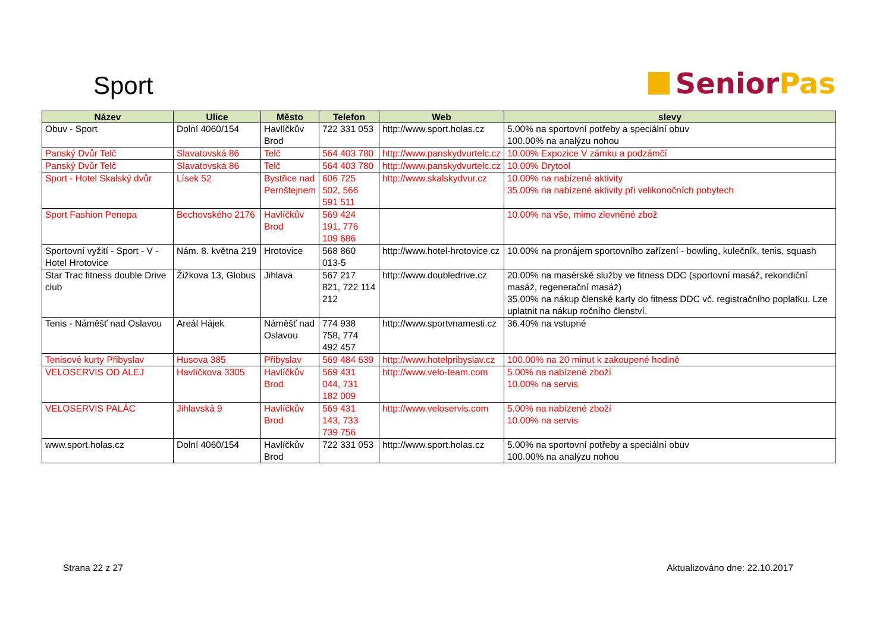Sport
Senior Pas
| Název | Ulice | Město | Telefon | Web | slevy |
| --- | --- | --- | --- | --- | --- |
| Obuv - Sport | Dolní 4060/154 | Havlíčkův Brod | 722 331 053 | http://www.sport.holas.cz | 5.00% na sportovní potřeby a speciální obuv 100.00% na analýzu nohou |
| Panský Dvůr Telč | Slavatovská 86 | Telč | 564 403 780 | http://www.panskydvurtelc.cz | 10.00% Expozice V zámku a podzámčí |
| Panský Dvůr Telč | Slavatovská 86 | Telč | 564 403 780 | http://www.panskydvurtelc.cz | 10.00% Drytool |
| Sport - Hotel Skalský dvůr | Lísek 52 | Bystřice nad Pernštejnem | 606 725 502, 566 591 511 | http://www.skalskydvur.cz | 10.00% na nabízené aktivity 35.00% na nabízené aktivity při velikonočních pobytech |
| Sport Fashion Penepa | Bechovského 2176 | Havlíčkův Brod | 569 424 191, 776 109 686 | | 10.00% na vše, mimo zlevněné zbož |
| Sportovní vyžití - Sport - V - Hotel Hrotovice | Nám. 8. května 219 | Hrotovice | 568 860 013-5 | http://www.hotel-hrotovice.cz | 10.00% na pronájem sportovního zařízení - bowling, kulečník, tenis, squash |
| Star Trac fitness double Drive club | Žižkova 13, Globus | Jihlava | 567 217 821, 722 114 212 | http://www.doubledrive.cz | 20.00% na masérské služby ve fitness DDC (sportovní masáž, rekondiční masáž, regenerační masáž) 35.00% na nákup členské karty do fitness DDC vč. registračního poplatku. Lze uplatnit na nákup ročního členství. |
| Tenis - Náměšť nad Oslavou | Areál Hájek | Náměšť nad Oslavou | 774 938 758, 774 492 457 | http://www.sportvnamesti.cz | 36.40% na vstupné |
| Tenisové kurty Přibyslav | Husova 385 | Přibyslav | 569 484 639 | http://www.hotelpribyslav.cz | 100.00% na 20 minut k zakoupené hodině |
| VELOSERVIS OD ALEJ | Havlíčkova 3305 | Havlíčkův Brod | 569 431 044, 731 182 009 | http://www.velo-team.com | 5.00% na nabízené zboží 10.00% na servis |
| VELOSERVIS PALÁC | Jihlavská 9 | Havlíčkův Brod | 569 431 143, 733 739 756 | http://www.veloservis.com | 5.00% na nabízené zboží 10.00% na servis |
| www.sport.holas.cz | Dolní 4060/154 | Havlíčkův Brod | 722 331 053 | http://www.sport.holas.cz | 5.00% na sportovní potřeby a speciální obuv 100.00% na analýzu nohou |
Strana 22 z 27 Aktualizováno dne: 22.10.2017